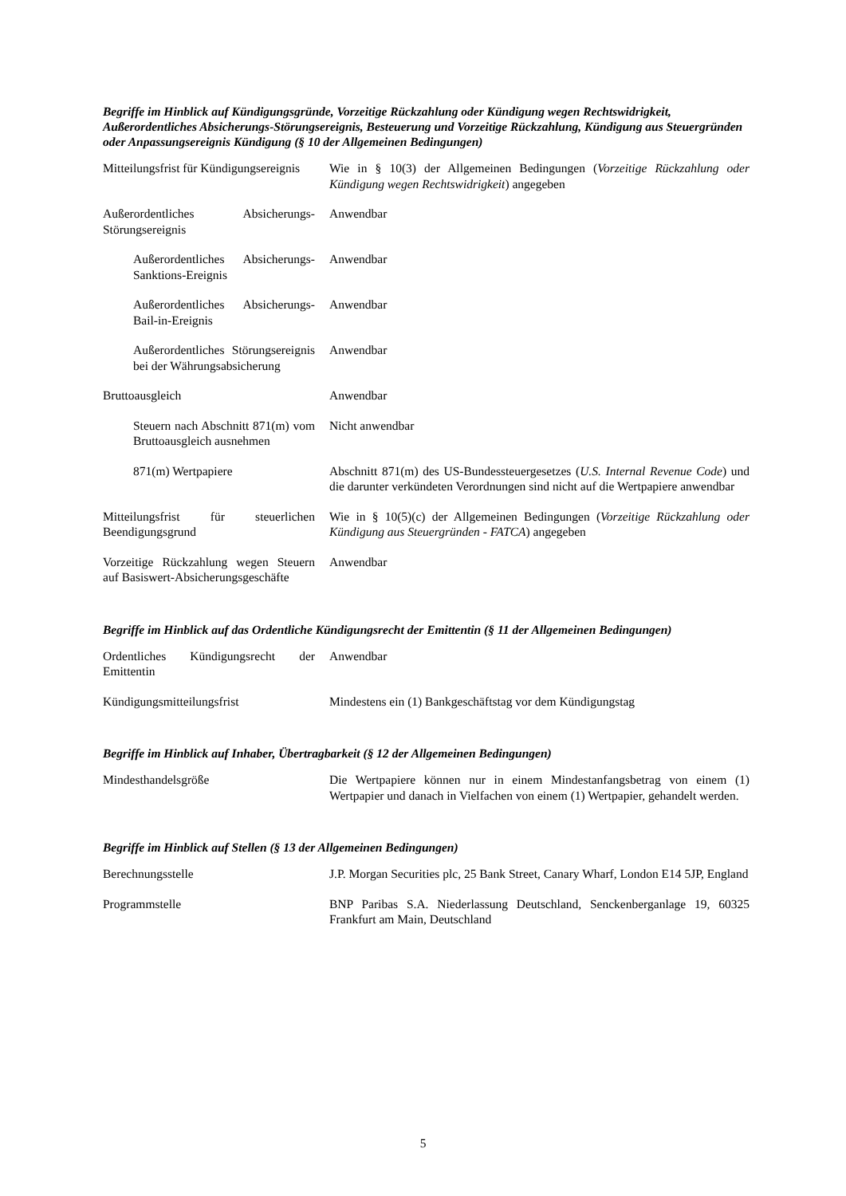Begriffe im Hinblick auf Kündigungsgründe, Vorzeitige Rückzahlung oder Kündigung wegen Rechtswidrigkeit, Außerordentliches Absicherungs-Störungsereignis, Besteuerung und Vorzeitige Rückzahlung, Kündigung aus Steuergründen oder Anpassungsereignis Kündigung (§ 10 der Allgemeinen Bedingungen)
| Mitteilungsfrist für Kündigungsereignis | Wie in § 10(3) der Allgemeinen Bedingungen ( Vorzeitige Rückzahlung oder Kündigung wegen Rechtswidrigkeit ) angegeben |
| Außerordentliches Absicherungs-Störungsereignis | Anwendbar |
| Außerordentliches Absicherungs-Sanktions-Ereignis | Anwendbar |
| Außerordentliches Absicherungs-Bail-in-Ereignis | Anwendbar |
| Außerordentliches Störungsereignis bei der Währungsabsicherung | Anwendbar |
| Bruttoausgleich | Anwendbar |
| Steuern nach Abschnitt 871(m) vom Bruttoausgleich ausnehmen | Nicht anwendbar |
| 871(m) Wertpapiere | Abschnitt 871(m) des US-Bundessteuergesetzes ( U.S. Internal Revenue Code ) und die darunter verkündeten Verordnungen sind nicht auf die Wertpapiere anwendbar |
| Mitteilungsfrist für steuerlichen Beendigungsgrund | Wie in § 10(5)(c) der Allgemeinen Bedingungen ( Vorzeitige Rückzahlung oder Kündigung aus Steuergründen - FATCA ) angegeben |
| Vorzeitige Rückzahlung wegen Steuern auf Basiswert-Absicherungsgeschäfte | Anwendbar |
Begriffe im Hinblick auf das Ordentliche Kündigungsrecht der Emittentin (§ 11 der Allgemeinen Bedingungen)
| Ordentliches Kündigungsrecht der Emittentin | Anwendbar |
| Kündigungsmitteilungsfrist | Mindestens ein (1) Bankgeschäftstag vor dem Kündigungstag |
Begriffe im Hinblick auf Inhaber, Übertragbarkeit (§ 12 der Allgemeinen Bedingungen)
| Mindesthandelsgröße | Die Wertpapiere können nur in einem Mindestanfangsbetrag von einem (1) Wertpapier und danach in Vielfachen von einem (1) Wertpapier, gehandelt werden. |
Begriffe im Hinblick auf Stellen (§ 13 der Allgemeinen Bedingungen)
| Berechnungsstelle | J.P. Morgan Securities plc, 25 Bank Street, Canary Wharf, London E14 5JP, England |
| Programmstelle | BNP Paribas S.A. Niederlassung Deutschland, Senckenberganlage 19, 60325 Frankfurt am Main, Deutschland |
5